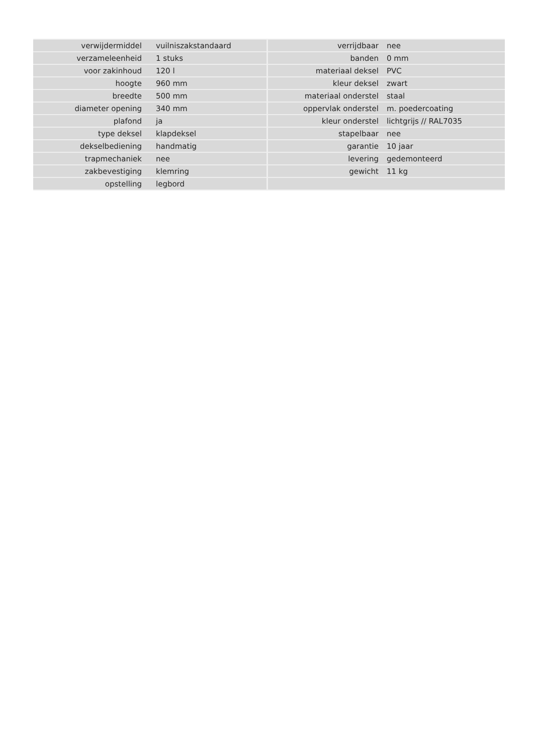| verwijdermiddel | vuilniszakstandaard | | verrijdbaar | nee |
| verzameleenheid | 1 stuks | | banden | 0 mm |
| voor zakinhoud | 120 l | | materiaal deksel | PVC |
| hoogte | 960 mm | | kleur deksel | zwart |
| breedte | 500 mm | | materiaal onderstel | staal |
| diameter opening | 340 mm | | oppervlak onderstel | m. poedercoating |
| plafond | ja | | kleur onderstel | lichtgrijs // RAL7035 |
| type deksel | klapdeksel | | stapelbaar | nee |
| dekselbediening | handmatig | | garantie | 10 jaar |
| trapmechaniek | nee | | levering | gedemonteerd |
| zakbevestiging | klemring | | gewicht | 11 kg |
| opstelling | legbord | | | |